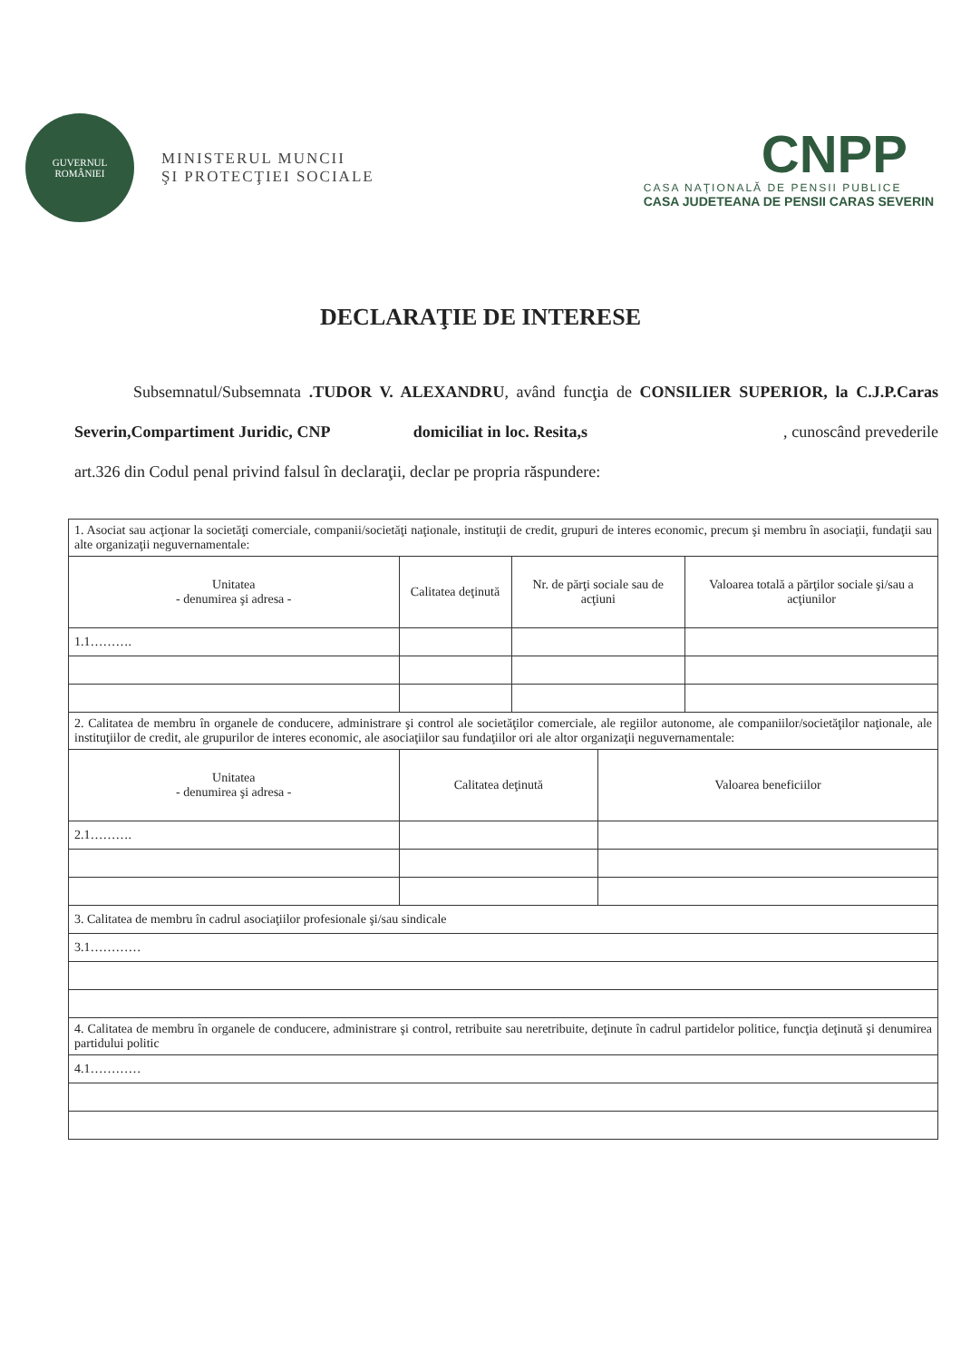GUVERNUL
ROMÂNIEI
MINISTERUL MUNCII
ŞI PROTECŢIEI SOCIALE
CNPP
CASA NAŢIONALĂ DE PENSII PUBLICE
CASA JUDETEANA DE PENSII CARAS SEVERIN
DECLARAŢIE DE INTERESE
Subsemnatul/Subsemnata .TUDOR V. ALEXANDRU, având funcţia de CONSILIER SUPERIOR, la C.J.P.Caras Severin,Compartiment Juridic, CNP domiciliat in loc. Resita,s , cunoscând prevederile art.326 din Codul penal privind falsul în declaraţii, declar pe propria răspundere:
| 1. Asociat sau acţionar la societăţi comerciale, companii/societăţi naţionale, instituţii de credit, grupuri de interes economic, precum şi membru în asociaţii, fundaţii sau alte organizaţii neguvernamentale: | | | | |
| Unitatea - denumirea şi adresa - | Calitatea deţinută | Nr. de părţi sociale sau de acţiuni | | Valoarea totală a părţilor sociale şi/sau a acţiunilor |
| 1.1………. | | | | |
| 2. Calitatea de membru în organele de conducere, administrare şi control ale societăţilor comerciale, ale regiilor autonome, ale companiilor/societăţilor naţionale, ale instituţiilor de credit, ale grupurilor de interes economic, ale asociaţiilor sau fundaţiilor ori ale altor organizaţii neguvernamentale: | | | | |
| Unitatea - denumirea şi adresa - | Calitatea deţinută | | Valoarea beneficiilor | |
| 2.1………. | | | | |
| 3. Calitatea de membru în cadrul asociaţiilor profesionale şi/sau sindicale | | | | |
| 3.1………… | | | | |
| 4. Calitatea de membru în organele de conducere, administrare şi control, retribuite sau neretribuite, deţinute în cadrul partidelor politice, funcţia deţinută şi denumirea partidului politic | | | | |
| 4.1………… | | | | |